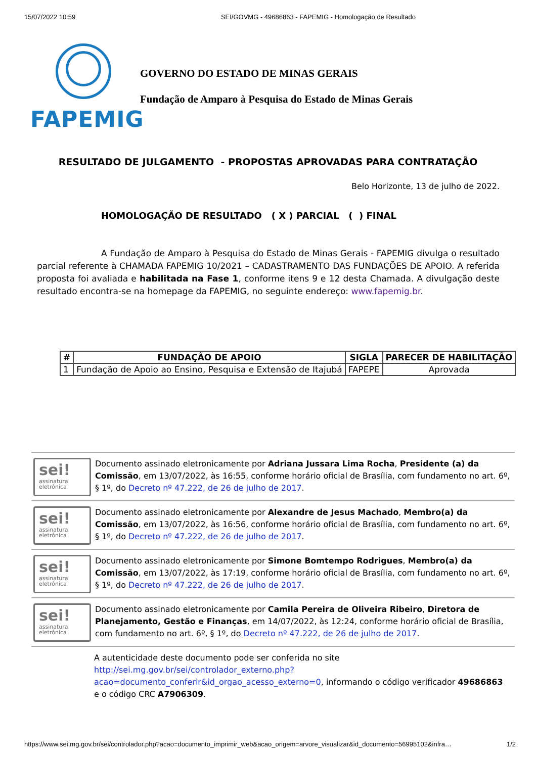15/07/2022 10:59 SEI/GOVMG - 49686863 - FAPEMIG - Homologação de Resultado
FAPEMIG
GOVERNO DO ESTADO DE MINAS GERAIS
Fundação de Amparo à Pesquisa do Estado de Minas Gerais
RESULTADO DE JULGAMENTO - PROPOSTAS APROVADAS PARA CONTRATAÇÃO
Belo Horizonte, 13 de julho de 2022.
HOMOLOGAÇÃO DE RESULTADO ( X ) PARCIAL ( ) FINAL
A Fundação de Amparo à Pesquisa do Estado de Minas Gerais - FAPEMIG divulga o resultado parcial referente à CHAMADA FAPEMIG 10/2021 – CADASTRAMENTO DAS FUNDAÇÕES DE APOIO. A referida proposta foi avaliada e habilitada na Fase 1, conforme itens 9 e 12 desta Chamada. A divulgação deste resultado encontra-se na homepage da FAPEMIG, no seguinte endereço: www.fapemig.br.
| # | FUNDAÇÃO DE APOIO | SIGLA | PARECER DE HABILITAÇÃO |
| --- | --- | --- | --- |
| 1 | Fundação de Apoio ao Ensino, Pesquisa e Extensão de Itajubá | FAPEPE | Aprovada |
sei!
assinatura eletrônica
Documento assinado eletronicamente por Adriana Jussara Lima Rocha, Presidente (a) da Comissão, em 13/07/2022, às 16:55, conforme horário oficial de Brasília, com fundamento no art. 6º, § 1º, do Decreto nº 47.222, de 26 de julho de 2017.
sei!
assinatura eletrônica
Documento assinado eletronicamente por Alexandre de Jesus Machado, Membro(a) da Comissão, em 13/07/2022, às 16:56, conforme horário oficial de Brasília, com fundamento no art. 6º, § 1º, do Decreto nº 47.222, de 26 de julho de 2017.
sei!
assinatura eletrônica
Documento assinado eletronicamente por Simone Bomtempo Rodrigues, Membro(a) da Comissão, em 13/07/2022, às 17:19, conforme horário oficial de Brasília, com fundamento no art. 6º, § 1º, do Decreto nº 47.222, de 26 de julho de 2017.
sei!
assinatura eletrônica
Documento assinado eletronicamente por Camila Pereira de Oliveira Ribeiro, Diretora de Planejamento, Gestão e Finanças, em 14/07/2022, às 12:24, conforme horário oficial de Brasília, com fundamento no art. 6º, § 1º, do Decreto nº 47.222, de 26 de julho de 2017.
A autenticidade deste documento pode ser conferida no site http://sei.mg.gov.br/sei/controlador_externo.php?acao=documento_conferir&id_orgao_acesso_externo=0, informando o código verificador 49686863 e o código CRC A7906309.
https://www.sei.mg.gov.br/sei/controlador.php?acao=documento_imprimir_web&acao_origem=arvore_visualizar&id_documento=56995102&infra… 1/2